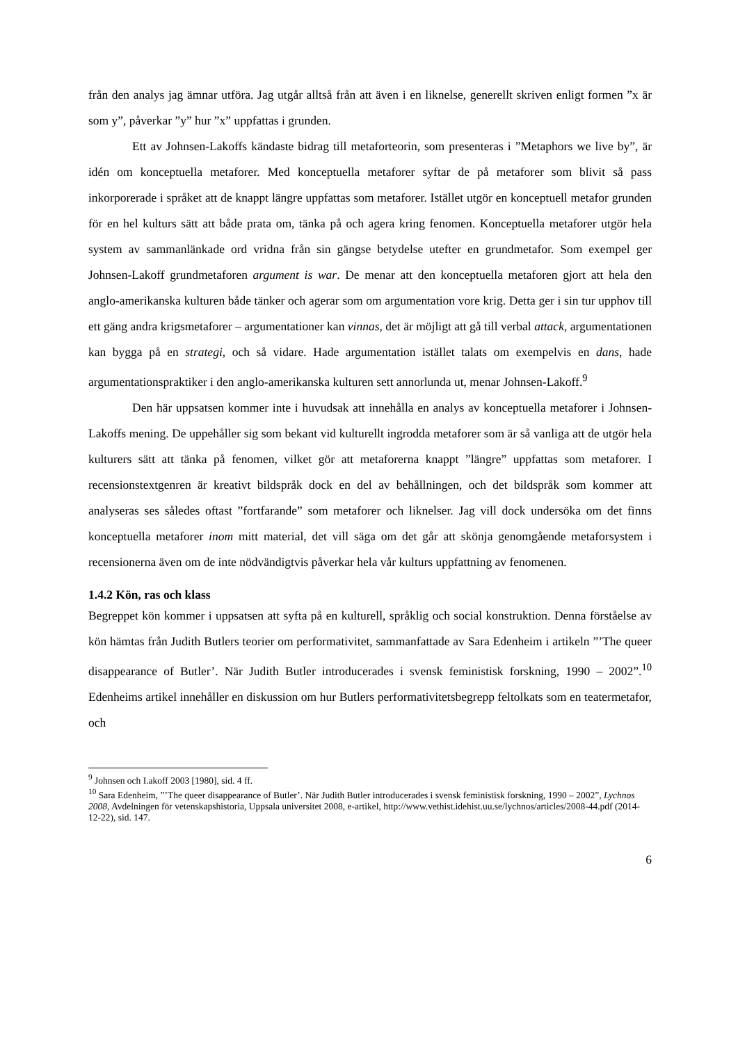från den analys jag ämnar utföra. Jag utgår alltså från att även i en liknelse, generellt skriven enligt formen ”x är som y”, påverkar ”y” hur ”x” uppfattas i grunden.
Ett av Johnsen-Lakoffs kändaste bidrag till metaforteorin, som presenteras i ”Metaphors we live by”, är idén om konceptuella metaforer. Med konceptuella metaforer syftar de på metaforer som blivit så pass inkorporerade i språket att de knappt längre uppfattas som metaforer. Istället utgör en konceptuell metafor grunden för en hel kulturs sätt att både prata om, tänka på och agera kring fenomen. Konceptuella metaforer utgör hela system av sammanlänkade ord vridna från sin gängse betydelse utefter en grundmetafor. Som exempel ger Johnsen-Lakoff grundmetaforen argument is war. De menar att den konceptuella metaforen gjort att hela den anglo-amerikanska kulturen både tänker och agerar som om argumentation vore krig. Detta ger i sin tur upphov till ett gäng andra krigsmetaforer – argumentationer kan vinnas, det är möjligt att gå till verbal attack, argumentationen kan bygga på en strategi, och så vidare. Hade argumentation istället talats om exempelvis en dans, hade argumentationspraktiker i den anglo-amerikanska kulturen sett annorlunda ut, menar Johnsen-Lakoff.<sup>9</sup>
Den här uppsatsen kommer inte i huvudsak att innehålla en analys av konceptuella metaforer i Johnsen-Lakoffs mening. De uppehåller sig som bekant vid kulturellt ingrodda metaforer som är så vanliga att de utgör hela kulturers sätt att tänka på fenomen, vilket gör att metaforerna knappt ”längre” uppfattas som metaforer. I recensionstextgenren är kreativt bildspråk dock en del av behållningen, och det bildspråk som kommer att analyseras ses således oftast ”fortfarande” som metaforer och liknelser. Jag vill dock undersöka om det finns konceptuella metaforer inom mitt material, det vill säga om det går att skönja genomgående metaforsystem i recensionerna även om de inte nödvändigtvis påverkar hela vår kulturs uppfattning av fenomenen.
1.4.2 Kön, ras och klass
Begreppet kön kommer i uppsatsen att syfta på en kulturell, språklig och social konstruktion. Denna förståelse av kön hämtas från Judith Butlers teorier om performativitet, sammanfattade av Sara Edenheim i artikeln ”’The queer disappearance of Butler’. När Judith Butler introducerades i svensk feministisk forskning, 1990 – 2002”.<sup>10</sup> Edenheims artikel innehåller en diskussion om hur Butlers performativitetsbegrepp feltolkats som en teatermetafor, och
<sup>9</sup> Johnsen och I.akoff 2003 [1980], sid. 4 ff.
<sup>10</sup> Sara Edenheim, ”’The queer disappearance of Butler’. När Judith Butler introducerades i svensk feministisk forskning, 1990 – 2002”, Lychnos 2008, Avdelningen för vetenskapshistoria, Uppsala universitet 2008, e-artikel, http://www.vethist.idehist.uu.se/lychnos/articles/2008-44.pdf (2014-12-22), sid. 147.
6